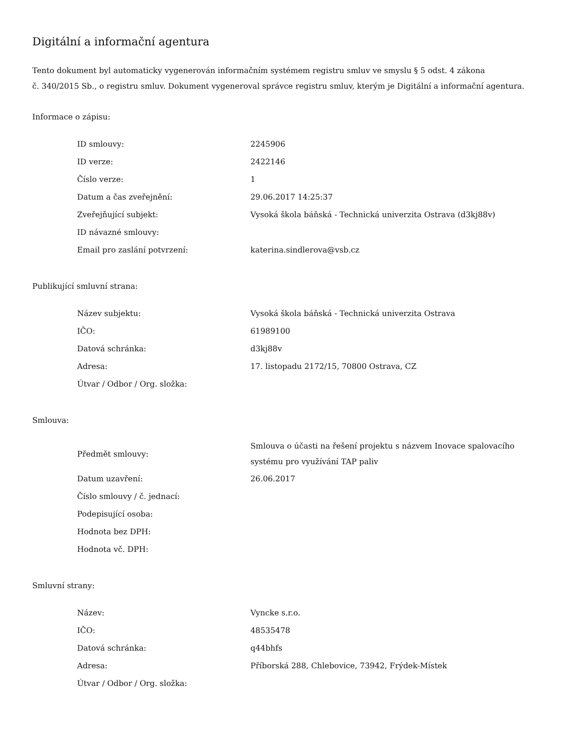Digitální a informační agentura
Tento dokument byl automaticky vygenerován informačním systémem registru smluv ve smyslu § 5 odst. 4 zákona
č. 340/2015 Sb., o registru smluv. Dokument vygeneroval správce registru smluv, kterým je Digitální a informační agentura.
Informace o zápisu:
| ID smlouvy: | 2245906 |
| ID verze: | 2422146 |
| Číslo verze: | 1 |
| Datum a čas zveřejnění: | 29.06.2017 14:25:37 |
| Zveřejňující subjekt: | Vysoká škola báňská - Technická univerzita Ostrava (d3kj88v) |
| ID návazné smlouvy: | |
| Email pro zaslání potvrzení: | katerina.sindlerova@vsb.cz |
Publikující smluvní strana:
| Název subjektu: | Vysoká škola báňská - Technická univerzita Ostrava |
| IČO: | 61989100 |
| Datová schránka: | d3kj88v |
| Adresa: | 17. listopadu 2172/15, 70800 Ostrava, CZ |
| Útvar / Odbor / Org. složka: | |
Smlouva:
| Předmět smlouvy: | Smlouva o účasti na řešení projektu s názvem Inovace spalovacího systému pro využívání TAP paliv |
| Datum uzavření: | 26.06.2017 |
| Číslo smlouvy / č. jednací: | |
| Podepisující osoba: | |
| Hodnota bez DPH: | |
| Hodnota vč. DPH: | |
Smluvní strany:
| Název: | Vyncke s.r.o. |
| IČO: | 48535478 |
| Datová schránka: | q44bhfs |
| Adresa: | Příborská 288, Chlebovice, 73942, Frýdek-Místek |
| Útvar / Odbor / Org. složka: | |